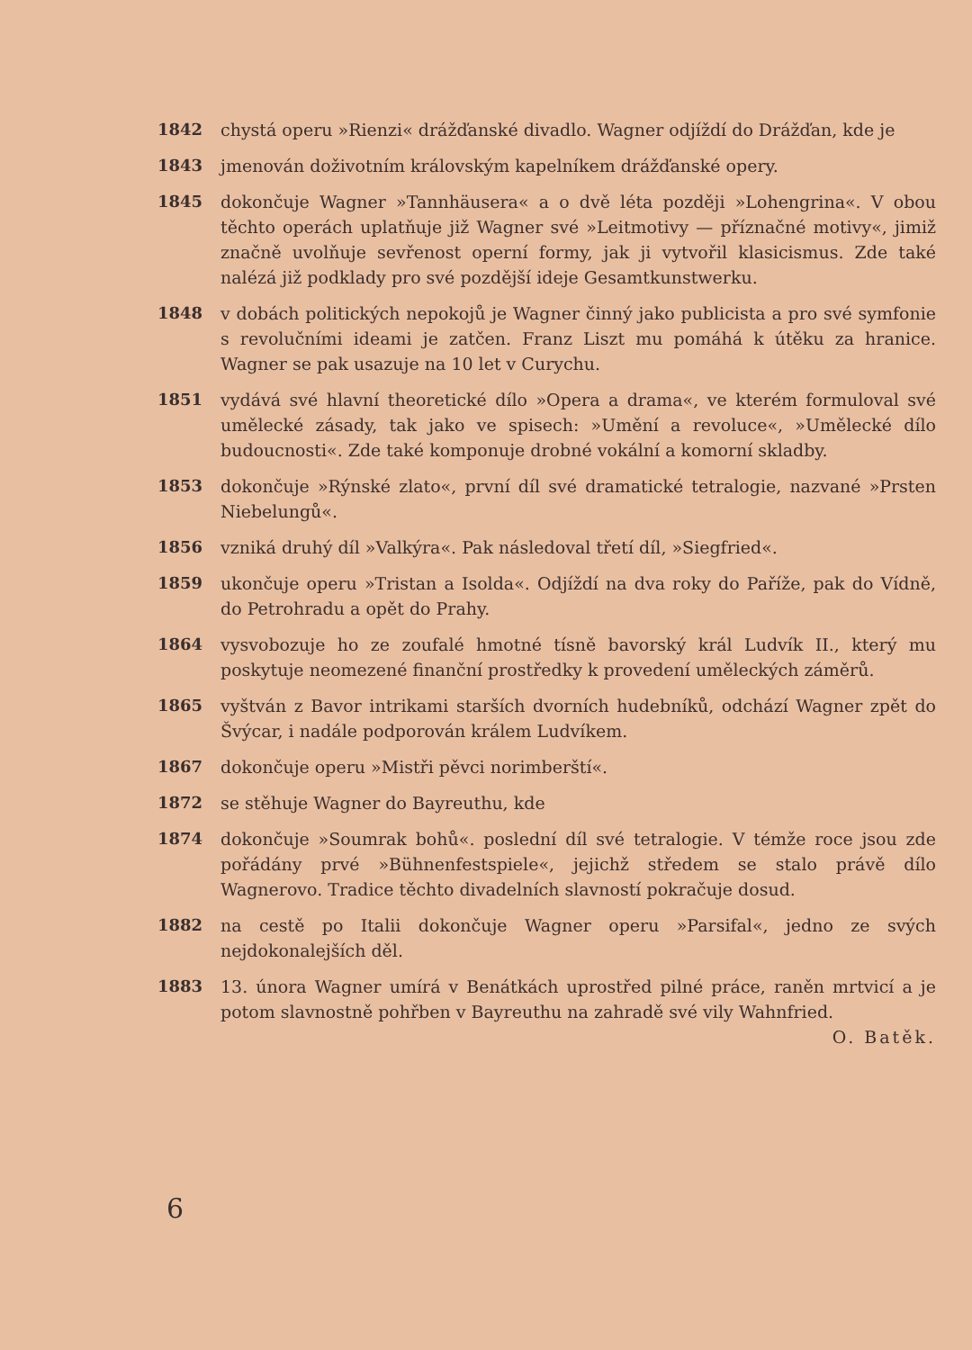1842 chystá operu »Rienzi« drážďanské divadlo. Wagner odjíždí do Drážďan, kde je
1843 jmenován doživotním královským kapelníkem drážďanské opery.
1845 dokončuje Wagner »Tannhäusera« a o dvě léta později »Lohengrina«. V obou těchto operách uplatňuje již Wagner své »Leitmotivy — příznačné motivy«, jimiž značně uvolňuje sevřenost operní formy, jak ji vytvořil klasicismus. Zde také nalézá již podklady pro své pozdější ideje Gesamtkunstwerku.
1848 v dobách politických nepokojů je Wagner činný jako publicista a pro své symfonie s revolučními ideami je zatčen. Franz Liszt mu pomáhá k útěku za hranice. Wagner se pak usazuje na 10 let v Curychu.
1851 vydává své hlavní theoretické dílo »Opera a drama«, ve kterém formuloval své umělecké zásady, tak jako ve spisech: »Umění a revoluce«, »Umělecké dílo budoucnosti«. Zde také komponuje drobné vokální a komorní skladby.
1853 dokončuje »Rýnské zlato«, první díl své dramatické tetralogie, nazvané »Prsten Niebelungů«.
1856 vzniká druhý díl »Valkýra«. Pak následoval třetí díl, »Siegfried«.
1859 ukončuje operu »Tristan a Isolda«. Odjíždí na dva roky do Paříže, pak do Vídně, do Petrohradu a opět do Prahy.
1864 vysvobozuje ho ze zoufalé hmotné tísně bavorský král Ludvík II., který mu poskytuje neomezené finanční prostředky k provedení uměleckých záměrů.
1865 vyštván z Bavor intrikami starších dvorních hudebníků, odchází Wagner zpět do Švýcar, i nadále podporován králem Ludvíkem.
1867 dokončuje operu »Mistři pěvci norimberští«.
1872 se stěhuje Wagner do Bayreuthu, kde
1874 dokončuje »Soumrak bohů«. poslední díl své tetralogie. V témže roce jsou zde pořádány prvé »Bühnenfestspiele«, jejichž středem se stalo právě dílo Wagnerovo. Tradice těchto divadelních slavností pokračuje dosud.
1882 na cestě po Italii dokončuje Wagner operu »Parsifal«, jedno ze svých nejdokonalejších děl.
1883 13. února Wagner umírá v Benátkách uprostřed pilné práce, raněn mrtvicí a je potom slavnostně pohřben v Bayreuthu na zahradě své vily Wahnfried. O. Batěk.
6